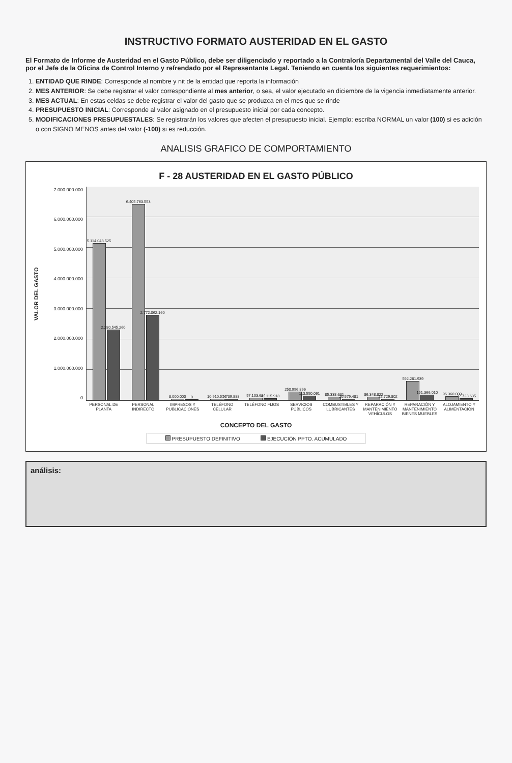INSTRUCTIVO FORMATO AUSTERIDAD EN EL GASTO
El Formato de Informe de Austeridad en el Gasto Público, debe ser diligenciado y reportado a la Contraloría Departamental del Valle del Cauca, por el Jefe de la Oficina de Control Interno y refrendado por el Representante Legal. Teniendo en cuenta los siguientes requerimientos:
1. ENTIDAD QUE RINDE: Corresponde al nombre y nit de la entidad que reporta la información
2. MES ANTERIOR: Se debe registrar el valor correspondiente al mes anterior, o sea, el valor ejecutado en diciembre de la vigencia inmediatamente anterior.
3. MES ACTUAL: En estas celdas se debe registrar el valor del gasto que se produzca en el mes que se rinde
4. PRESUPUESTO INICIAL: Corresponde al valor asignado en el presupuesto inicial por cada concepto.
5. MODIFICACIONES PRESUPUESTALES: Se registrarán los valores que afecten el presupuesto inicial. Ejemplo: escriba NORMAL un valor (100) si es adición o con SIGNO MENOS antes del valor (-100) si es reducción.
ANALISIS GRAFICO DE COMPORTAMIENTO
F - 28 AUSTERIDAD EN EL GASTO PÚBLICO
VALOR DEL GASTO
7.000.000.000
6.000.000.000
5.000.000.000
4.000.000.000
3.000.000.000
2.000.000.000
1.000.000.000
0
5.114.043.525
2.280.545.260
6.405.763.553
2.772.062.160
8.000.000
0
10.910.514
4.739.888
57.103.694
41.115.918
250.996.896
113.550.061
85.338.631
20.579.481
86.348.822
22.729.802
592.281.939
151.366.010
96.360.000
27.723.635
PERSONAL DE PLANTA PERSONAL INDIRECTO IMPRESOS Y PUBLICACIONES TELÉFONO CELULAR TELÉFONO FIJOS SERVICIOS PÚBLICOS COMBUSTIBLES Y LUBRICANTES REPARACIÓN Y MANTENIMIENTO VEHÍCULOS
REPARACIÓN Y MANTENIMIENTO BIENES MUEBLES
ALOJAMIENTO Y ALIMENTACIÓN
CONCEPTO DEL GASTO
PRESUPUESTO DEFINITIVO EJECUCIÓN PPTO. ACUMULADO
análisis: